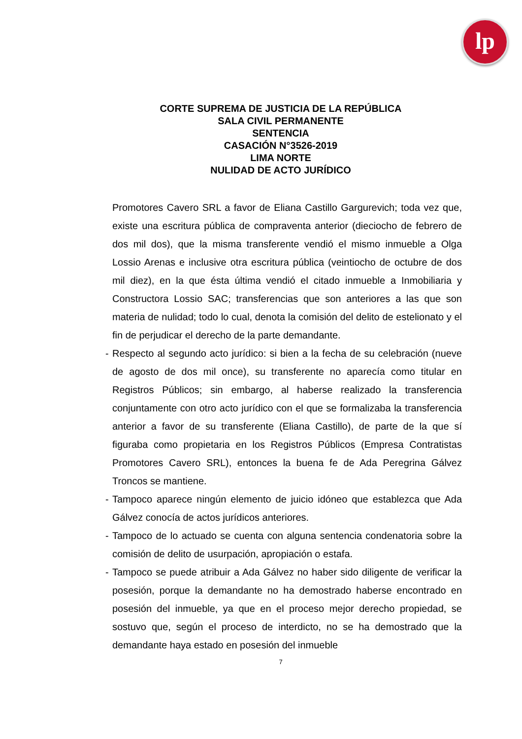lp
CORTE SUPREMA DE JUSTICIA DE LA REPÚBLICA
SALA CIVIL PERMANENTE
SENTENCIA
CASACIÓN N°3526-2019
LIMA NORTE
NULIDAD DE ACTO JURÍDICO
Promotores Cavero SRL a favor de Eliana Castillo Gargurevich; toda vez que, existe una escritura pública de compraventa anterior (dieciocho de febrero de dos mil dos), que la misma transferente vendió el mismo inmueble a Olga Lossio Arenas e inclusive otra escritura pública (veintiocho de octubre de dos mil diez), en la que ésta última vendió el citado inmueble a Inmobiliaria y Constructora Lossio SAC; transferencias que son anteriores a las que son materia de nulidad; todo lo cual, denota la comisión del delito de estelionato y el fin de perjudicar el derecho de la parte demandante.
- Respecto al segundo acto jurídico: si bien a la fecha de su celebración (nueve de agosto de dos mil once), su transferente no aparecía como titular en Registros Públicos; sin embargo, al haberse realizado la transferencia conjuntamente con otro acto jurídico con el que se formalizaba la transferencia anterior a favor de su transferente (Eliana Castillo), de parte de la que sí figuraba como propietaria en los Registros Públicos (Empresa Contratistas Promotores Cavero SRL), entonces la buena fe de Ada Peregrina Gálvez Troncos se mantiene.
- Tampoco aparece ningún elemento de juicio idóneo que establezca que Ada Gálvez conocía de actos jurídicos anteriores.
- Tampoco de lo actuado se cuenta con alguna sentencia condenatoria sobre la comisión de delito de usurpación, apropiación o estafa.
- Tampoco se puede atribuir a Ada Gálvez no haber sido diligente de verificar la posesión, porque la demandante no ha demostrado haberse encontrado en posesión del inmueble, ya que en el proceso mejor derecho propiedad, se sostuvo que, según el proceso de interdicto, no se ha demostrado que la demandante haya estado en posesión del inmueble
7